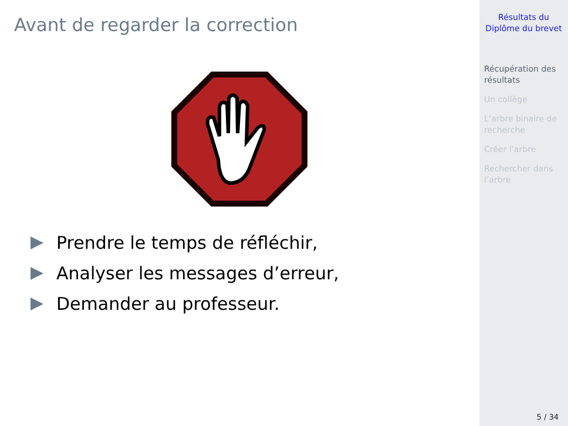Avant de regarder la correction
Prendre le temps de réfléchir,
Analyser les messages d’erreur,
Demander au professeur.
Résultats du
Diplôme du brevet
Récupération des
résultats
Un collège
L’arbre binaire de
recherche
Créer l’arbre
Rechercher dans
l’arbre
5 / 34